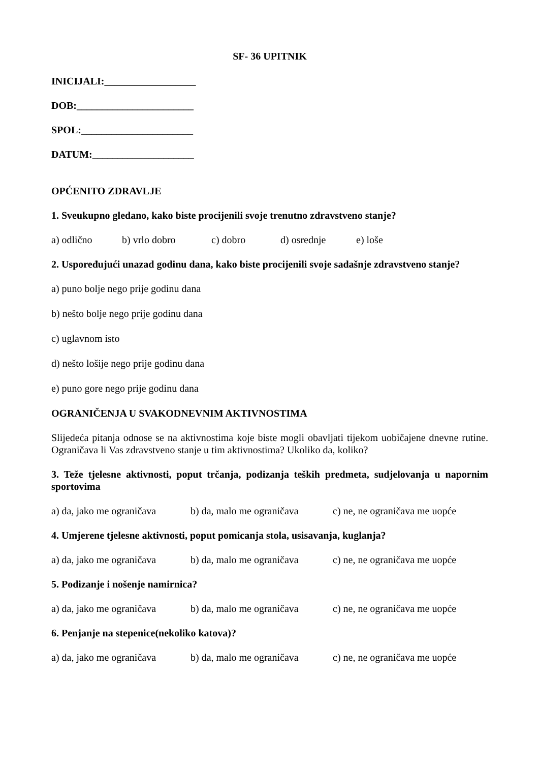SF- 36 UPITNIK
INICIJALI:__________________
DOB:_______________________
SPOL:______________________
DATUM:____________________
OPĆENITO ZDRAVLJE
1. Sveukupno gledano, kako biste procijenili svoje trenutno zdravstveno stanje?
a) odlično b) vrlo dobro c) dobro d) osrednje e) loše
2. Uspoređujući unazad godinu dana, kako biste procijenili svoje sadašnje zdravstveno stanje?
a) puno bolje nego prije godinu dana
b) nešto bolje nego prije godinu dana
c) uglavnom isto
d) nešto lošije nego prije godinu dana
e) puno gore nego prije godinu dana
OGRANIČENJA U SVAKODNEVNIM AKTIVNOSTIMA
Slijedeća pitanja odnose se na aktivnostima koje biste mogli obavljati tijekom uobičajene dnevne rutine. Ograničava li Vas zdravstveno stanje u tim aktivnostima? Ukoliko da, koliko?
3. Teže tjelesne aktivnosti, poput trčanja, podizanja teških predmeta, sudjelovanja u napornim sportovima
a) da, jako me ograničava b) da, malo me ograničava c) ne, ne ograničava me uopće
4. Umjerene tjelesne aktivnosti, poput pomicanja stola, usisavanja, kuglanja?
a) da, jako me ograničava b) da, malo me ograničava c) ne, ne ograničava me uopće
5. Podizanje i nošenje namirnica?
a) da, jako me ograničava b) da, malo me ograničava c) ne, ne ograničava me uopće
6. Penjanje na stepenice(nekoliko katova)?
a) da, jako me ograničava b) da, malo me ograničava c) ne, ne ograničava me uopće